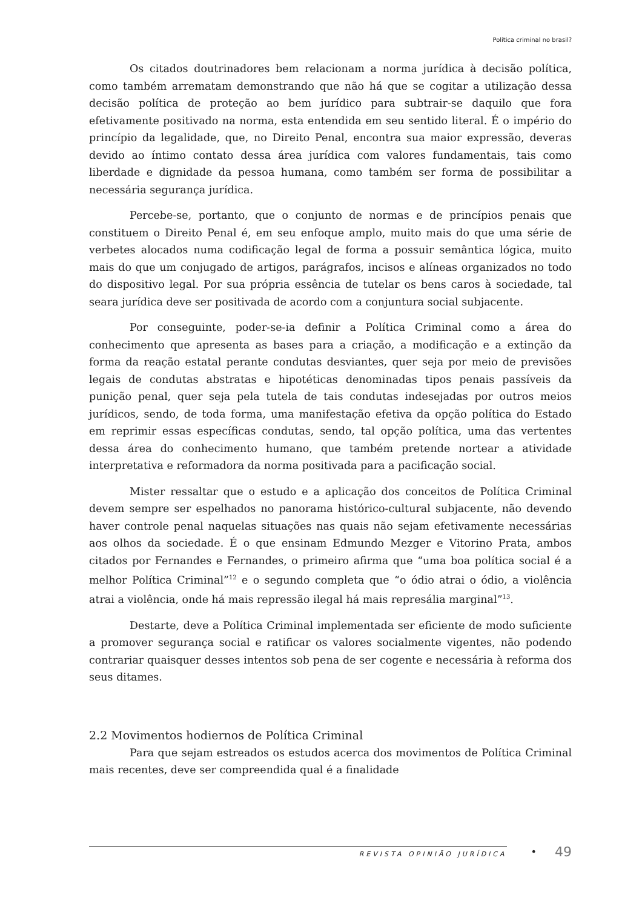Política criminal no brasil?
Os citados doutrinadores bem relacionam a norma jurídica à decisão política, como também arrematam demonstrando que não há que se cogitar a utilização dessa decisão política de proteção ao bem jurídico para subtrair-se daquilo que fora efetivamente positivado na norma, esta entendida em seu sentido literal. É o império do princípio da legalidade, que, no Direito Penal, encontra sua maior expressão, deveras devido ao íntimo contato dessa área jurídica com valores fundamentais, tais como liberdade e dignidade da pessoa humana, como também ser forma de possibilitar a necessária segurança jurídica.
Percebe-se, portanto, que o conjunto de normas e de princípios penais que constituem o Direito Penal é, em seu enfoque amplo, muito mais do que uma série de verbetes alocados numa codificação legal de forma a possuir semântica lógica, muito mais do que um conjugado de artigos, parágrafos, incisos e alíneas organizados no todo do dispositivo legal. Por sua própria essência de tutelar os bens caros à sociedade, tal seara jurídica deve ser positivada de acordo com a conjuntura social subjacente.
Por conseguinte, poder-se-ia definir a Política Criminal como a área do conhecimento que apresenta as bases para a criação, a modificação e a extinção da forma da reação estatal perante condutas desviantes, quer seja por meio de previsões legais de condutas abstratas e hipotéticas denominadas tipos penais passíveis da punição penal, quer seja pela tutela de tais condutas indesejadas por outros meios jurídicos, sendo, de toda forma, uma manifestação efetiva da opção política do Estado em reprimir essas específicas condutas, sendo, tal opção política, uma das vertentes dessa área do conhecimento humano, que também pretende nortear a atividade interpretativa e reformadora da norma positivada para a pacificação social.
Mister ressaltar que o estudo e a aplicação dos conceitos de Política Criminal devem sempre ser espelhados no panorama histórico-cultural subjacente, não devendo haver controle penal naquelas situações nas quais não sejam efetivamente necessárias aos olhos da sociedade. É o que ensinam Edmundo Mezger e Vitorino Prata, ambos citados por Fernandes e Fernandes, o primeiro afirma que “uma boa política social é a melhor Política Criminal”<sup>12</sup> e o segundo completa que “o ódio atrai o ódio, a violência atrai a violência, onde há mais repressão ilegal há mais represália marginal”<sup>13</sup>.
Destarte, deve a Política Criminal implementada ser eficiente de modo suficiente a promover segurança social e ratificar os valores socialmente vigentes, não podendo contrariar quaisquer desses intentos sob pena de ser cogente e necessária à reforma dos seus ditames.
2.2 Movimentos hodiernos de Política Criminal
Para que sejam estreados os estudos acerca dos movimentos de Política Criminal mais recentes, deve ser compreendida qual é a finalidade
REVISTA OPINIÃO JURÍDICA • 49